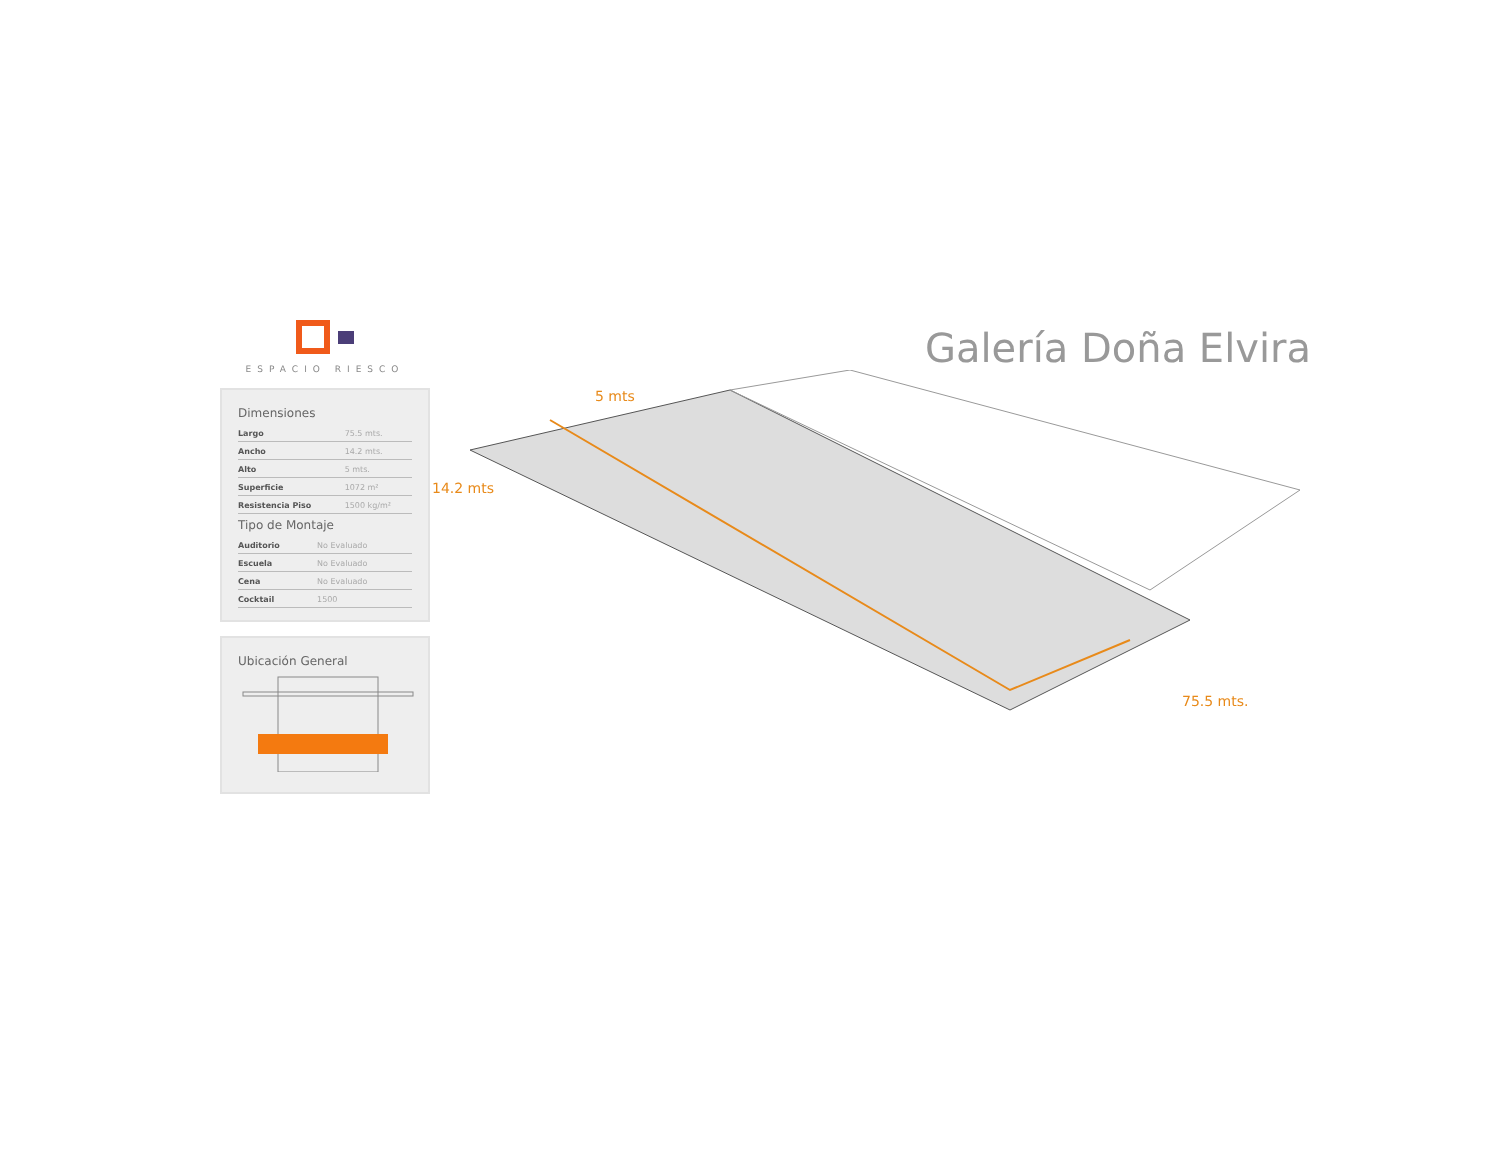ESPACIO RIESCO
Dimensiones
| Largo | 75.5 mts. |
| Ancho | 14.2 mts. |
| Alto | 5 mts. |
| Superficie | 1072 m² |
| Resistencia Piso | 1500 kg/m² |
Tipo de Montaje
| Auditorio | No Evaluado |
| Escuela | No Evaluado |
| Cena | No Evaluado |
| Cocktail | 1500 |
Ubicación General
Galería Doña Elvira
5 mts
14.2 mts
75.5 mts.